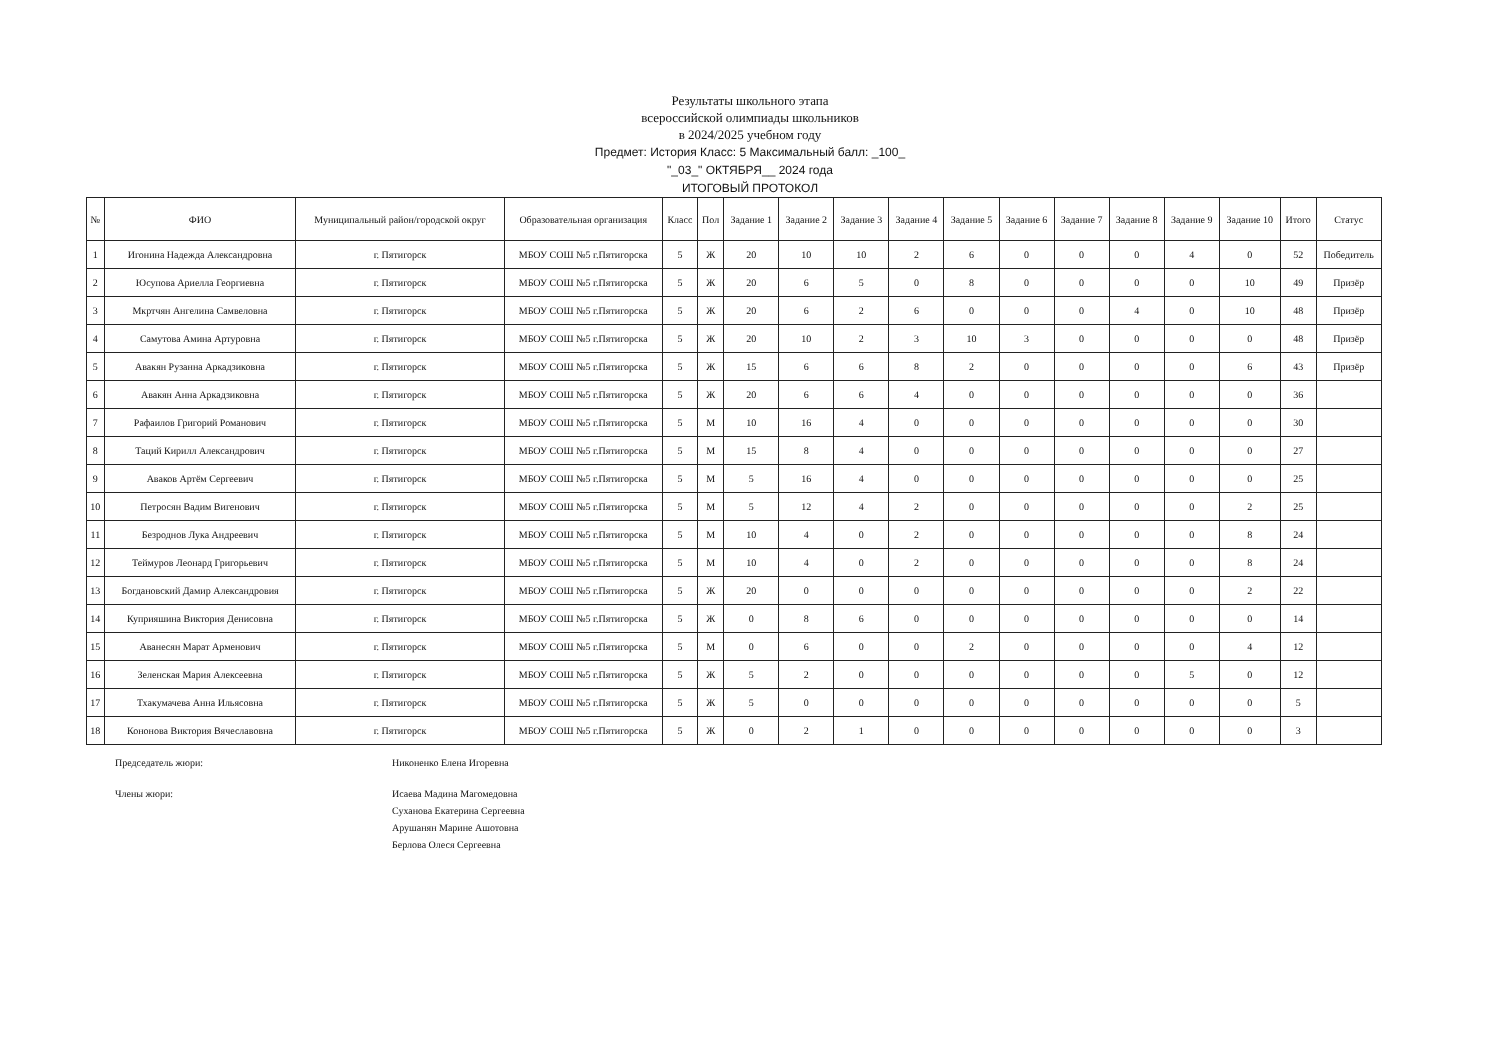Результаты школьного этапа
всероссийской олимпиады школьников
в 2024/2025 учебном году
Предмет: История Класс: 5 Максимальный балл: _100_
"_03_" ОКТЯБРЯ__ 2024 года
ИТОГОВЫЙ ПРОТОКОЛ
| № | ФИО | Муниципальный район/городской округ | Образовательная организация | Класс | Пол | Задание 1 | Задание 2 | Задание 3 | Задание 4 | Задание 5 | Задание 6 | Задание 7 | Задание 8 | Задание 9 | Задание 10 | Итого | Статус |
| --- | --- | --- | --- | --- | --- | --- | --- | --- | --- | --- | --- | --- | --- | --- | --- | --- | --- |
| 1 | Игонина Надежда Александровна | г. Пятигорск | МБОУ СОШ №5 г.Пятигорска | 5 | Ж | 20 | 10 | 10 | 2 | 6 | 0 | 0 | 0 | 4 | 0 | 52 | Победитель |
| 2 | Юсупова Ариелла Георгиевна | г. Пятигорск | МБОУ СОШ №5 г.Пятигорска | 5 | Ж | 20 | 6 | 5 | 0 | 8 | 0 | 0 | 0 | 0 | 10 | 49 | Призёр |
| 3 | Мкртчян Ангелина Самвеловна | г. Пятигорск | МБОУ СОШ №5 г.Пятигорска | 5 | Ж | 20 | 6 | 2 | 6 | 0 | 0 | 0 | 4 | 0 | 10 | 48 | Призёр |
| 4 | Самутова Амина Артуровна | г. Пятигорск | МБОУ СОШ №5 г.Пятигорска | 5 | Ж | 20 | 10 | 2 | 3 | 10 | 3 | 0 | 0 | 0 | 0 | 48 | Призёр |
| 5 | Авакян Рузанна Аркадзиковна | г. Пятигорск | МБОУ СОШ №5 г.Пятигорска | 5 | Ж | 15 | 6 | 6 | 8 | 2 | 0 | 0 | 0 | 0 | 6 | 43 | Призёр |
| 6 | Авакян Анна Аркадзиковна | г. Пятигорск | МБОУ СОШ №5 г.Пятигорска | 5 | Ж | 20 | 6 | 6 | 4 | 0 | 0 | 0 | 0 | 0 | 0 | 36 | |
| 7 | Рафаилов Григорий Романович | г. Пятигорск | МБОУ СОШ №5 г.Пятигорска | 5 | М | 10 | 16 | 4 | 0 | 0 | 0 | 0 | 0 | 0 | 0 | 30 | |
| 8 | Таций Кирилл Александрович | г. Пятигорск | МБОУ СОШ №5 г.Пятигорска | 5 | М | 15 | 8 | 4 | 0 | 0 | 0 | 0 | 0 | 0 | 0 | 27 | |
| 9 | Аваков Артём Сергеевич | г. Пятигорск | МБОУ СОШ №5 г.Пятигорска | 5 | М | 5 | 16 | 4 | 0 | 0 | 0 | 0 | 0 | 0 | 0 | 25 | |
| 10 | Петросян Вадим Вигенович | г. Пятигорск | МБОУ СОШ №5 г.Пятигорска | 5 | М | 5 | 12 | 4 | 2 | 0 | 0 | 0 | 0 | 0 | 2 | 25 | |
| 11 | Безроднов Лука Андреевич | г. Пятигорск | МБОУ СОШ №5 г.Пятигорска | 5 | М | 10 | 4 | 0 | 2 | 0 | 0 | 0 | 0 | 0 | 8 | 24 | |
| 12 | Теймуров Леонард Григорьевич | г. Пятигорск | МБОУ СОШ №5 г.Пятигорска | 5 | М | 10 | 4 | 0 | 2 | 0 | 0 | 0 | 0 | 0 | 8 | 24 | |
| 13 | Богдановский Дамир Александровия | г. Пятигорск | МБОУ СОШ №5 г.Пятигорска | 5 | Ж | 20 | 0 | 0 | 0 | 0 | 0 | 0 | 0 | 0 | 2 | 22 | |
| 14 | Куприяшина Виктория Денисовна | г. Пятигорск | МБОУ СОШ №5 г.Пятигорска | 5 | Ж | 0 | 8 | 6 | 0 | 0 | 0 | 0 | 0 | 0 | 0 | 14 | |
| 15 | Аванесян Марат Арменович | г. Пятигорск | МБОУ СОШ №5 г.Пятигорска | 5 | М | 0 | 6 | 0 | 0 | 2 | 0 | 0 | 0 | 0 | 4 | 12 | |
| 16 | Зеленская Мария Алексеевна | г. Пятигорск | МБОУ СОШ №5 г.Пятигорска | 5 | Ж | 5 | 2 | 0 | 0 | 0 | 0 | 0 | 0 | 5 | 0 | 12 | |
| 17 | Тхакумачева Анна Ильясовна | г. Пятигорск | МБОУ СОШ №5 г.Пятигорска | 5 | Ж | 5 | 0 | 0 | 0 | 0 | 0 | 0 | 0 | 0 | 0 | 5 | |
| 18 | Кононова Виктория Вячеславовна | г. Пятигорск | МБОУ СОШ №5 г.Пятигорска | 5 | Ж | 0 | 2 | 1 | 0 | 0 | 0 | 0 | 0 | 0 | 0 | 3 | |
Председатель жюри:
Члены жюри:
Никоненко Елена Игоревна
Исаева Мадина Магомедовна
Суханова Екатерина Сергеевна
Арушанян Марине Ашотовна
Берлова Олеся Сергеевна